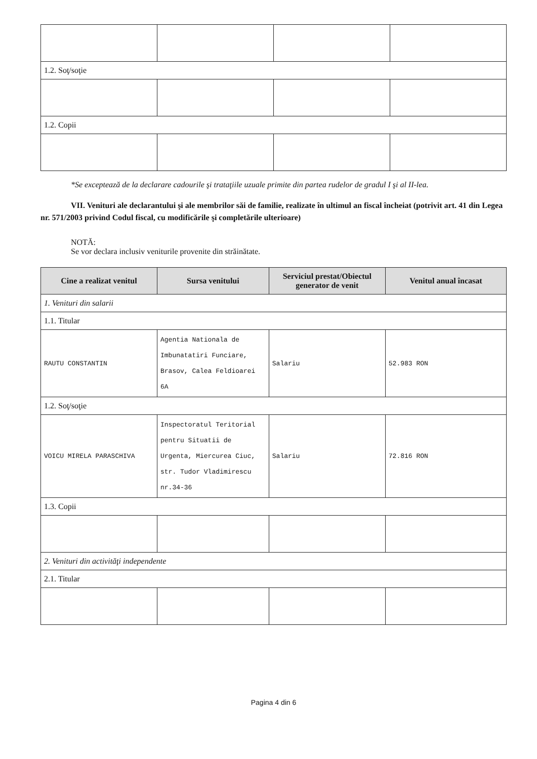| 1.2. Soţ/soţie | | | |
| 1.2. Copii | | | |
*Se exceptează de la declarare cadourile şi trataţiile uzuale primite din partea rudelor de gradul I şi al II-lea.
VII. Venituri ale declarantului şi ale membrilor săi de familie, realizate în ultimul an fiscal încheiat (potrivit art. 41 din Legea nr. 571/2003 privind Codul fiscal, cu modificările şi completările ulterioare)
NOTĂ:
Se vor declara inclusiv veniturile provenite din străinătate.
| Cine a realizat venitul | Sursa venitului | Serviciul prestat/Obiectul generator de venit | Venitul anual încasat |
| --- | --- | --- | --- |
| 1. Venituri din salarii | | | |
| 1.1. Titular | | | |
| RAUTU CONSTANTIN | Agentia Nationala de Imbunatatiri Funciare, Brasov, Calea Feldioarei 6A | Salariu | 52.983 RON |
| 1.2. Soţ/soţie | | | |
| VOICU MIRELA PARASCHIVA | Inspectoratul Teritorial pentru Situatii de Urgenta, Miercurea Ciuc, str. Tudor Vladimirescu nr.34-36 | Salariu | 72.816 RON |
| 1.3. Copii | | | |
| 2. Venituri din activităţi independente | | | |
| 2.1. Titular | | | |
Pagina 4 din 6